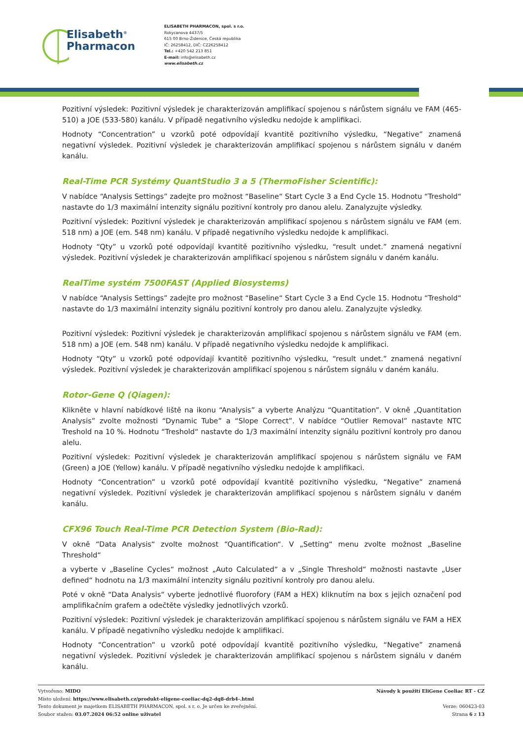Elisabeth<sup>®</sup>
Pharmacon
ELISABETH PHARMACON, spol. s r.o.
Rokycanova 4437/5
615 00 Brno-Židenice, Česká republika
IČ: 26258412, DIČ: CZ26258412
Tel.: +420 542 213 851
E-mail: info@elisabeth.cz
www.elisabeth.cz
Pozitivní výsledek: Pozitivní výsledek je charakterizován amplifikací spojenou s nárůstem signálu ve FAM (465-510) a JOE (533-580) kanálu. V případě negativního výsledku nedojde k amplifikaci.
Hodnoty “Concentration” u vzorků poté odpovídají kvantitě pozitivního výsledku, “Negative” znamená negativní výsledek. Pozitivní výsledek je charakterizován amplifikací spojenou s nárůstem signálu v daném kanálu.
Real-Time PCR Systémy QuantStudio 3 a 5 (ThermoFisher Scientific):
V nabídce “Analysis Settings” zadejte pro možnost “Baseline“ Start Cycle 3 a End Cycle 15. Hodnotu “Treshold“ nastavte do 1/3 maximální intenzity signálu pozitivní kontroly pro danou alelu. Zanalyzujte výsledky.
Pozitivní výsledek: Pozitivní výsledek je charakterizován amplifikací spojenou s nárůstem signálu ve FAM (em. 518 nm) a JOE (em. 548 nm) kanálu. V případě negativního výsledku nedojde k amplifikaci.
Hodnoty “Qty” u vzorků poté odpovídají kvantitě pozitivního výsledku, “result undet.” znamená negativní výsledek. Pozitivní výsledek je charakterizován amplifikací spojenou s nárůstem signálu v daném kanálu.
RealTime systém 7500FAST (Applied Biosystems)
V nabídce “Analysis Settings” zadejte pro možnost “Baseline“ Start Cycle 3 a End Cycle 15. Hodnotu “Treshold“ nastavte do 1/3 maximální intenzity signálu pozitivní kontroly pro danou alelu. Zanalyzujte výsledky.
Pozitivní výsledek: Pozitivní výsledek je charakterizován amplifikací spojenou s nárůstem signálu ve FAM (em. 518 nm) a JOE (em. 548 nm) kanálu. V případě negativního výsledku nedojde k amplifikaci.
Hodnoty “Qty” u vzorků poté odpovídají kvantitě pozitivního výsledku, “result undet.” znamená negativní výsledek. Pozitivní výsledek je charakterizován amplifikací spojenou s nárůstem signálu v daném kanálu.
Rotor-Gene Q (Qiagen):
Klikněte v hlavní nabídkové liště na ikonu “Analysis” a vyberte Analýzu “Quantitation”. V okně „Quantitation Analysis” zvolte možnosti “Dynamic Tube” a “Slope Correct”. V nabídce “Outlier Removal” nastavte NTC Treshold na 10 %. Hodnotu “Treshold“ nastavte do 1/3 maximální intenzity signálu pozitivní kontroly pro danou alelu.
Pozitivní výsledek: Pozitivní výsledek je charakterizován amplifikací spojenou s nárůstem signálu ve FAM (Green) a JOE (Yellow) kanálu. V případě negativního výsledku nedojde k amplifikaci.
Hodnoty “Concentration” u vzorků poté odpovídají kvantitě pozitivního výsledku, “Negative” znamená negativní výsledek. Pozitivní výsledek je charakterizován amplifikací spojenou s nárůstem signálu v daném kanálu.
CFX96 Touch Real-Time PCR Detection System (Bio-Rad):
V okně “Data Analysis“ zvolte možnost “Quantification“. V „Setting“ menu zvolte možnost „Baseline Threshold“
a vyberte v „Baseline Cycles“ možnost „Auto Calculated“ a v „Single Threshold“ možnosti nastavte „User defined“ hodnotu na 1/3 maximální intenzity signálu pozitivní kontroly pro danou alelu.
Poté v okně “Data Analysis“ vyberte jednotlivé fluorofory (FAM a HEX) kliknutím na box s jejich označení pod amplifikačním grafem a odečtěte výsledky jednotlivých vzorků.
Pozitivní výsledek: Pozitivní výsledek je charakterizován amplifikací spojenou s nárůstem signálu ve FAM a HEX kanálu. V případě negativního výsledku nedojde k amplifikaci.
Hodnoty “Concentration” u vzorků poté odpovídají kvantitě pozitivního výsledku, “Negative” znamená negativní výsledek. Pozitivní výsledek je charakterizován amplifikací spojenou s nárůstem signálu v daném kanálu.
Vytvořeno: MIDO
Místo uložení: https://www.elisabeth.cz/produkt-eligene-coeliac-dq2-dq8-drb4-.html
Tento dokument je majetkem ELISABETH PHARMACON, spol. s r. o. Je určen ke zveřejnění.
Soubor stažen: 03.07.2024 06:52 online uživatel
Návody k použití EliGene Coeliac RT - CZ
Verze: 060423-03
Strana 6 z 13